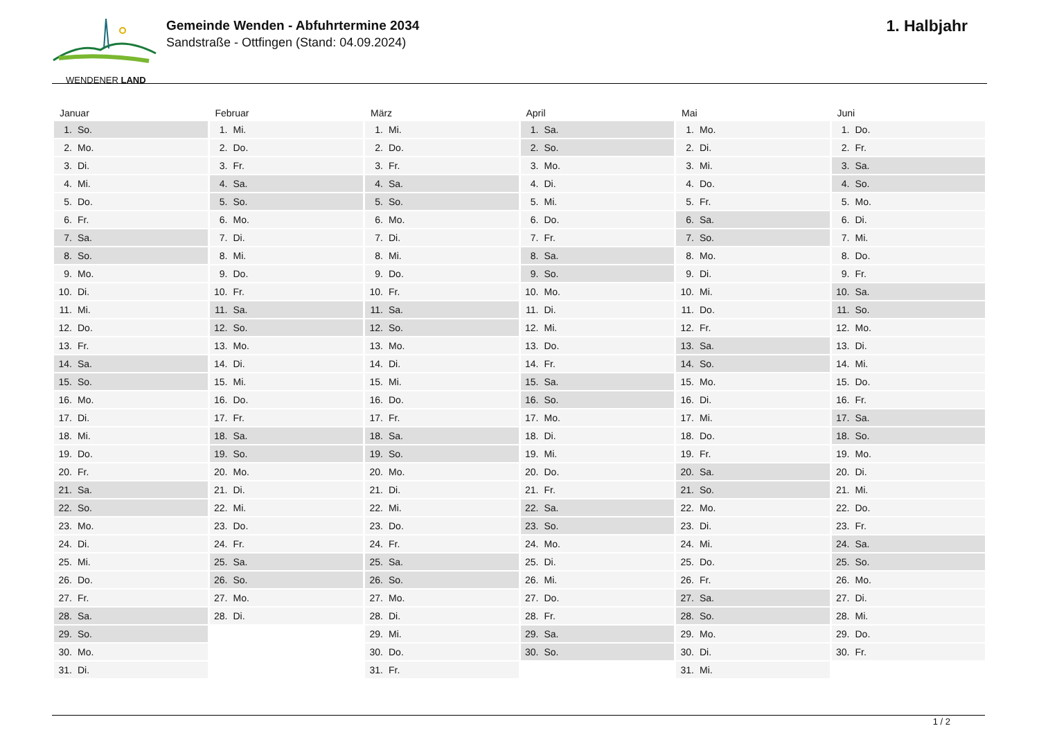WENDENER LAND
Gemeinde Wenden - Abfuhrtermine 2034
Sandstraße - Ottfingen (Stand: 04.09.2024)
1. Halbjahr
| Januar | Februar | März | April | Mai | Juni |
| --- | --- | --- | --- | --- | --- |
| 1. So. | 1. Mi. | 1. Mi. | 1. Sa. | 1. Mo. | 1. Do. |
| 2. Mo. | 2. Do. | 2. Do. | 2. So. | 2. Di. | 2. Fr. |
| 3. Di. | 3. Fr. | 3. Fr. | 3. Mo. | 3. Mi. | 3. Sa. |
| 4. Mi. | 4. Sa. | 4. Sa. | 4. Di. | 4. Do. | 4. So. |
| 5. Do. | 5. So. | 5. So. | 5. Mi. | 5. Fr. | 5. Mo. |
| 6. Fr. | 6. Mo. | 6. Mo. | 6. Do. | 6. Sa. | 6. Di. |
| 7. Sa. | 7. Di. | 7. Di. | 7. Fr. | 7. So. | 7. Mi. |
| 8. So. | 8. Mi. | 8. Mi. | 8. Sa. | 8. Mo. | 8. Do. |
| 9. Mo. | 9. Do. | 9. Do. | 9. So. | 9. Di. | 9. Fr. |
| 10. Di. | 10. Fr. | 10. Fr. | 10. Mo. | 10. Mi. | 10. Sa. |
| 11. Mi. | 11. Sa. | 11. Sa. | 11. Di. | 11. Do. | 11. So. |
| 12. Do. | 12. So. | 12. So. | 12. Mi. | 12. Fr. | 12. Mo. |
| 13. Fr. | 13. Mo. | 13. Mo. | 13. Do. | 13. Sa. | 13. Di. |
| 14. Sa. | 14. Di. | 14. Di. | 14. Fr. | 14. So. | 14. Mi. |
| 15. So. | 15. Mi. | 15. Mi. | 15. Sa. | 15. Mo. | 15. Do. |
| 16. Mo. | 16. Do. | 16. Do. | 16. So. | 16. Di. | 16. Fr. |
| 17. Di. | 17. Fr. | 17. Fr. | 17. Mo. | 17. Mi. | 17. Sa. |
| 18. Mi. | 18. Sa. | 18. Sa. | 18. Di. | 18. Do. | 18. So. |
| 19. Do. | 19. So. | 19. So. | 19. Mi. | 19. Fr. | 19. Mo. |
| 20. Fr. | 20. Mo. | 20. Mo. | 20. Do. | 20. Sa. | 20. Di. |
| 21. Sa. | 21. Di. | 21. Di. | 21. Fr. | 21. So. | 21. Mi. |
| 22. So. | 22. Mi. | 22. Mi. | 22. Sa. | 22. Mo. | 22. Do. |
| 23. Mo. | 23. Do. | 23. Do. | 23. So. | 23. Di. | 23. Fr. |
| 24. Di. | 24. Fr. | 24. Fr. | 24. Mo. | 24. Mi. | 24. Sa. |
| 25. Mi. | 25. Sa. | 25. Sa. | 25. Di. | 25. Do. | 25. So. |
| 26. Do. | 26. So. | 26. So. | 26. Mi. | 26. Fr. | 26. Mo. |
| 27. Fr. | 27. Mo. | 27. Mo. | 27. Do. | 27. Sa. | 27. Di. |
| 28. Sa. | 28. Di. | 28. Di. | 28. Fr. | 28. So. | 28. Mi. |
| 29. So. | | 29. Mi. | 29. Sa. | 29. Mo. | 29. Do. |
| 30. Mo. | | 30. Do. | 30. So. | 30. Di. | 30. Fr. |
| 31. Di. | | 31. Fr. | | 31. Mi. | |
1 / 2